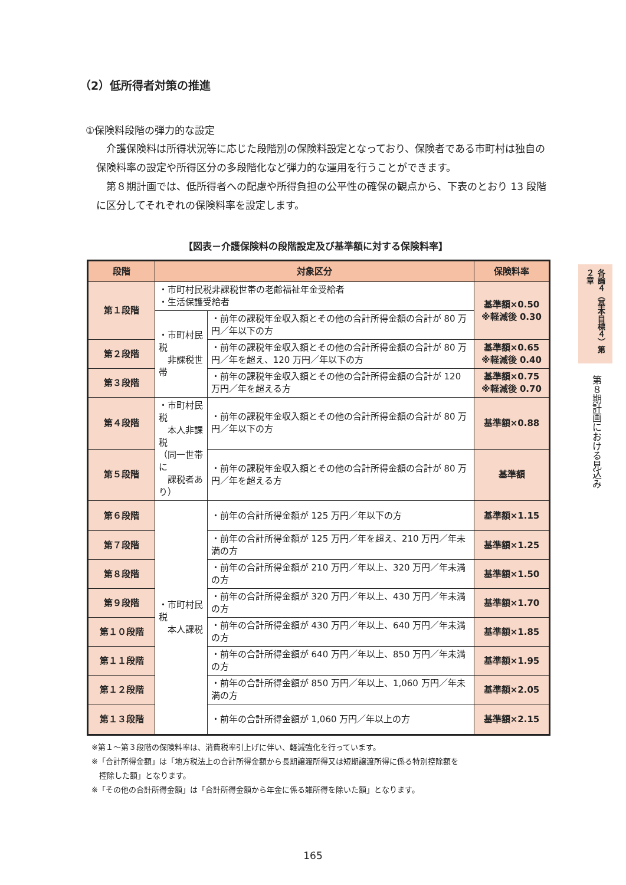（2）低所得者対策の推進
①保険料段階の弾力的な設定
介護保険料は所得状況等に応じた段階別の保険料設定となっており、保険者である市町村は独自の保険料率の設定や所得区分の多段階化など弾力的な運用を行うことができます。
第８期計画では、低所得者への配慮や所得負担の公平性の確保の観点から、下表のとおり 13 段階に区分してそれぞれの保険料率を設定します。
【図表－介護保険料の段階設定及び基準額に対する保険料率】
| 段階 | 対象区分 | | 保険料率 |
| --- | --- | --- | --- |
| 第１段階 | ・市町村民税非課税世帯の老齢福祉年金受給者 ・生活保護受給者 | | 基準額×0.50 ※軽減後 0.30 |
| | ・市町村民税 非課税世帯 | ・前年の課税年金収入額とその他の合計所得金額の合計が 80 万円／年以下の方 | |
| 第２段階 | | ・前年の課税年金収入額とその他の合計所得金額の合計が 80 万円／年を超え、120 万円／年以下の方 | 基準額×0.65 ※軽減後 0.40 |
| 第３段階 | | ・前年の課税年金収入額とその他の合計所得金額の合計が 120 万円／年を超える方 | 基準額×0.75 ※軽減後 0.70 |
| 第４段階 | ・市町村民税 本人非課税 （同一世帯に 課税者あり） | ・前年の課税年金収入額とその他の合計所得金額の合計が 80 万円／年以下の方 | 基準額×0.88 |
| 第５段階 | | ・前年の課税年金収入額とその他の合計所得金額の合計が 80 万円／年を超える方 | 基準額 |
| 第６段階 | ・市町村民税 本人課税 | ・前年の合計所得金額が 125 万円／年以下の方 | 基準額×1.15 |
| 第７段階 | | ・前年の合計所得金額が 125 万円／年を超え、210 万円／年未満の方 | 基準額×1.25 |
| 第８段階 | | ・前年の合計所得金額が 210 万円／年以上、320 万円／年未満の方 | 基準額×1.50 |
| 第９段階 | | ・前年の合計所得金額が 320 万円／年以上、430 万円／年未満の方 | 基準額×1.70 |
| 第１０段階 | | ・前年の合計所得金額が 430 万円／年以上、640 万円／年未満の方 | 基準額×1.85 |
| 第１１段階 | | ・前年の合計所得金額が 640 万円／年以上、850 万円／年未満の方 | 基準額×1.95 |
| 第１２段階 | | ・前年の合計所得金額が 850 万円／年以上、1,060 万円／年未満の方 | 基準額×2.05 |
| 第１３段階 | | ・前年の合計所得金額が 1,060 万円／年以上の方 | 基準額×2.15 |
※第１～第３段階の保険料率は、消費税率引上げに伴い、軽減強化を行っています。
※「合計所得金額」は「地方税法上の合計所得金額から長期譲渡所得又は短期譲渡所得に係る特別控除額を
　控除した額」となります。
※「その他の合計所得金額」は「合計所得金額から年金に係る雑所得を除いた額」となります。
各論４（基本目標４）第２章
第８期計画における見込み
165